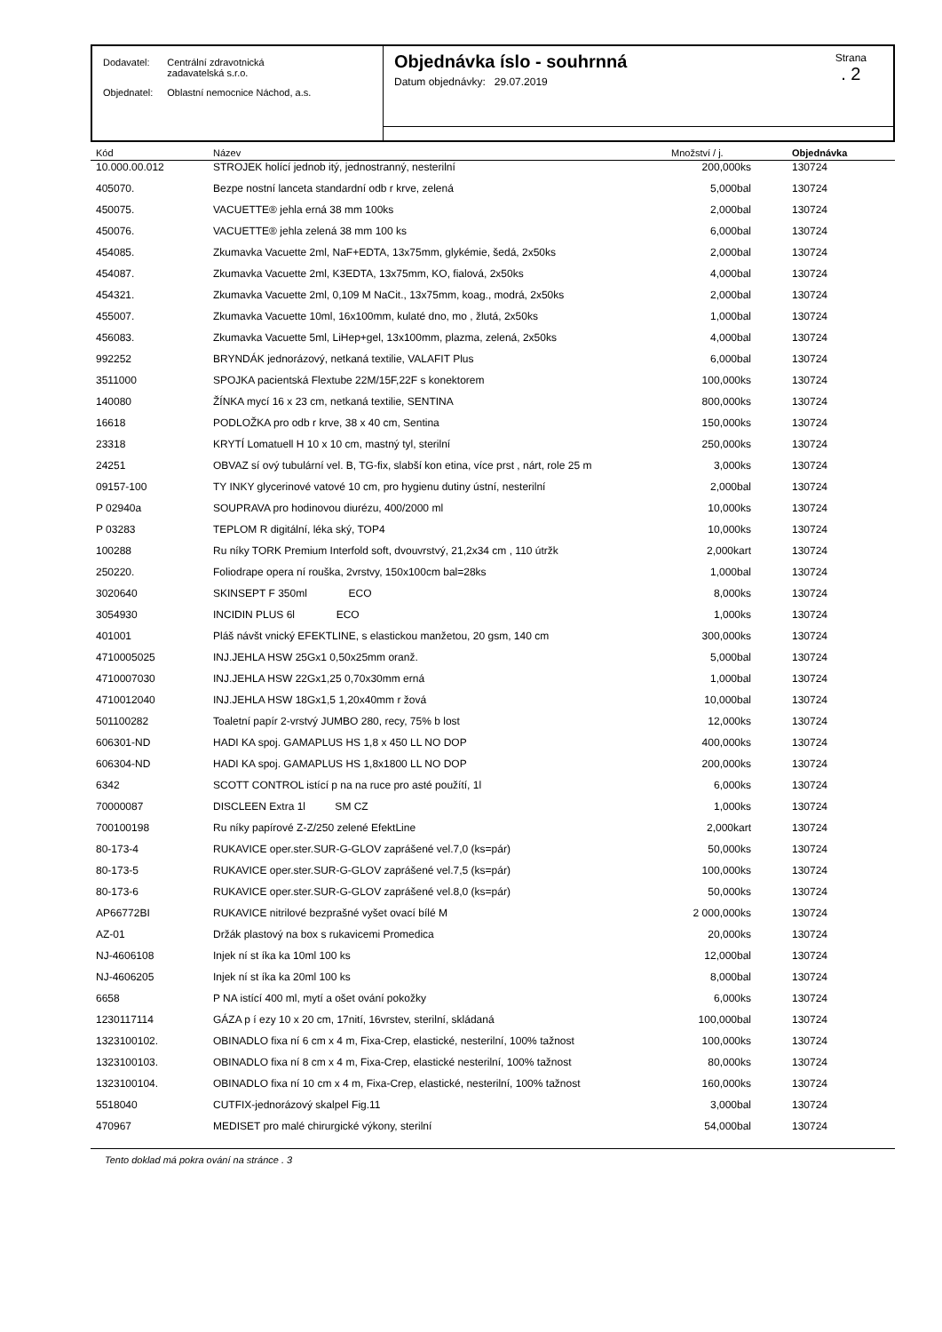| Dodavatel: | Centrální zdravotnická zadavatelská s.r.o. |
| Objednatel: | Oblastní nemocnice Náchod, a.s. |
Objednávka íslo - souhrnná
Datum objednávky: 29.07.2019
Strana
. 2
| Kód | Název | Množství / j. | Objednávka |
| --- | --- | --- | --- |
| 10.000.00.012 | STROJEK holící jednob itý, jednostranný, nesterilní | 200,000ks | 130724 |
| 405070. | Bezpe nostní lanceta standardní odb r krve, zelená | 5,000bal | 130724 |
| 450075. | VACUETTE® jehla erná 38 mm 100ks | 2,000bal | 130724 |
| 450076. | VACUETTE® jehla zelená 38 mm 100 ks | 6,000bal | 130724 |
| 454085. | Zkumavka Vacuette 2ml, NaF+EDTA, 13x75mm, glykémie, šedá, 2x50ks | 2,000bal | 130724 |
| 454087. | Zkumavka Vacuette 2ml, K3EDTA, 13x75mm, KO, fialová, 2x50ks | 4,000bal | 130724 |
| 454321. | Zkumavka Vacuette 2ml, 0,109 M NaCit., 13x75mm, koag., modrá, 2x50ks | 2,000bal | 130724 |
| 455007. | Zkumavka Vacuette 10ml, 16x100mm, kulaté dno, mo , žlutá, 2x50ks | 1,000bal | 130724 |
| 456083. | Zkumavka Vacuette 5ml, LiHep+gel, 13x100mm, plazma, zelená, 2x50ks | 4,000bal | 130724 |
| 992252 | BRYNDÁK jednorázový, netkaná textilie, VALAFIT Plus | 6,000bal | 130724 |
| 3511000 | SPOJKA pacientská Flextube 22M/15F,22F s konektorem | 100,000ks | 130724 |
| 140080 | ŽÍNKA mycí 16 x 23 cm, netkaná textilie, SENTINA | 800,000ks | 130724 |
| 16618 | PODLOŽKA pro odb r krve, 38 x 40 cm, Sentina | 150,000ks | 130724 |
| 23318 | KRYTÍ Lomatuell H 10 x 10 cm, mastný tyl, sterilní | 250,000ks | 130724 |
| 24251 | OBVAZ sí ový tubulární vel. B, TG-fix, slabší kon etina, více prst , nárt, role 25 m | 3,000ks | 130724 |
| 09157-100 | TY INKY glycerinové vatové 10 cm, pro hygienu dutiny ústní, nesterilní | 2,000bal | 130724 |
| P 02940a | SOUPRAVA pro hodinovou diurézu, 400/2000 ml | 10,000ks | 130724 |
| P 03283 | TEPLOM R digitální, léka ský, TOP4 | 10,000ks | 130724 |
| 100288 | Ru níky TORK Premium Interfold soft, dvouvrstvý, 21,2x34 cm , 110 útržk | 2,000kart | 130724 |
| 250220. | Foliodrape opera ní rouška, 2vrstvy, 150x100cm bal=28ks | 1,000bal | 130724 |
| 3020640 | SKINSEPT F 350ml ECO | 8,000ks | 130724 |
| 3054930 | INCIDIN PLUS 6l ECO | 1,000ks | 130724 |
| 401001 | Pláš návšt vnický EFEKTLINE, s elastickou manžetou, 20 gsm, 140 cm | 300,000ks | 130724 |
| 4710005025 | INJ.JEHLA HSW 25Gx1 0,50x25mm oranž. | 5,000bal | 130724 |
| 4710007030 | INJ.JEHLA HSW 22Gx1,25 0,70x30mm erná | 1,000bal | 130724 |
| 4710012040 | INJ.JEHLA HSW 18Gx1,5 1,20x40mm r žová | 10,000bal | 130724 |
| 501100282 | Toaletní papír 2-vrstvý JUMBO 280, recy, 75% b lost | 12,000ks | 130724 |
| 606301-ND | HADI KA spoj. GAMAPLUS HS 1,8 x 450 LL NO DOP | 400,000ks | 130724 |
| 606304-ND | HADI KA spoj. GAMAPLUS HS 1,8x1800 LL NO DOP | 200,000ks | 130724 |
| 6342 | SCOTT CONTROL istící p na na ruce pro asté použítí, 1l | 6,000ks | 130724 |
| 70000087 | DISCLEEN Extra 1l SM CZ | 1,000ks | 130724 |
| 700100198 | Ru níky papírové Z-Z/250 zelené EfektLine | 2,000kart | 130724 |
| 80-173-4 | RUKAVICE oper.ster.SUR-G-GLOV zaprášené vel.7,0 (ks=pár) | 50,000ks | 130724 |
| 80-173-5 | RUKAVICE oper.ster.SUR-G-GLOV zaprášené vel.7,5 (ks=pár) | 100,000ks | 130724 |
| 80-173-6 | RUKAVICE oper.ster.SUR-G-GLOV zaprášené vel.8,0 (ks=pár) | 50,000ks | 130724 |
| AP66772BI | RUKAVICE nitrilové bezprašné vyšet ovací bílé M | 2 000,000ks | 130724 |
| AZ-01 | Držák plastový na box s rukavicemi Promedica | 20,000ks | 130724 |
| NJ-4606108 | Injek ní st íka ka 10ml 100 ks | 12,000bal | 130724 |
| NJ-4606205 | Injek ní st íka ka 20ml 100 ks | 8,000bal | 130724 |
| 6658 | P NA istící 400 ml, mytí a ošet ování pokožky | 6,000ks | 130724 |
| 1230117114 | GÁZA p í ezy 10 x 20 cm, 17nití, 16vrstev, sterilní, skládaná | 100,000bal | 130724 |
| 1323100102. | OBINADLO fixa ní 6 cm x 4 m, Fixa-Crep, elastické, nesterilní, 100% tažnost | 100,000ks | 130724 |
| 1323100103. | OBINADLO fixa ní 8 cm x 4 m, Fixa-Crep, elastické nesterilní, 100% tažnost | 80,000ks | 130724 |
| 1323100104. | OBINADLO fixa ní 10 cm x 4 m, Fixa-Crep, elastické, nesterilní, 100% tažnost | 160,000ks | 130724 |
| 5518040 | CUTFIX-jednorázový skalpel Fig.11 | 3,000bal | 130724 |
| 470967 | MEDISET pro malé chirurgické výkony, sterilní | 54,000bal | 130724 |
Tento doklad má pokra ování na stránce . 3